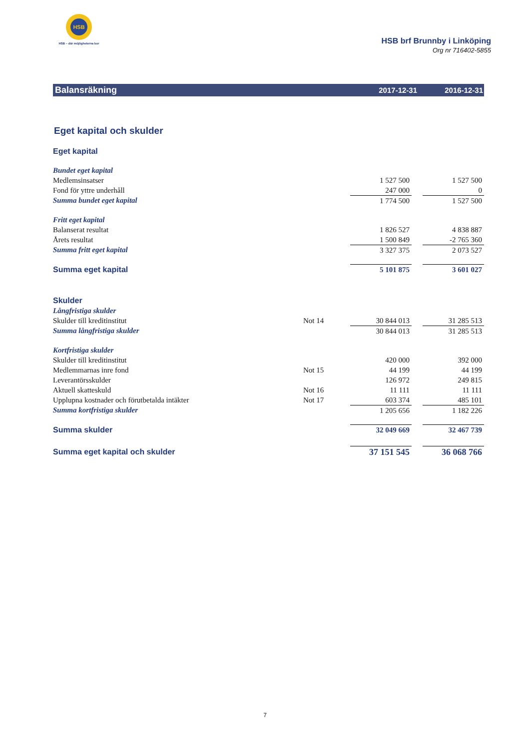HSB
HSB – där möjligheterna bor
HSB brf Brunnby i Linköping
Org nr 716402-5855
Balansräkning
2017-12-31 2016-12-31
Eget kapital och skulder
| Eget kapital | | | | |
| Bundet eget kapital | | | | |
| Medlemsinsatser | | 1 527 500 | | 1 527 500 |
| Fond för yttre underhåll | | 247 000 | | 0 |
| Summa bundet eget kapital | | 1 774 500 | | 1 527 500 |
| Fritt eget kapital | | | | |
| Balanserat resultat | | 1 826 527 | | 4 838 887 |
| Årets resultat | | 1 500 849 | | -2 765 360 |
| Summa fritt eget kapital | | 3 327 375 | | 2 073 527 |
| Summa eget kapital | | 5 101 875 | | 3 601 027 |
| Skulder | | | | |
| Långfristiga skulder | | | | |
| Skulder till kreditinstitut | Not 14 | 30 844 013 | | 31 285 513 |
| Summa långfristiga skulder | | 30 844 013 | | 31 285 513 |
| Kortfristiga skulder | | | | |
| Skulder till kreditinstitut | | 420 000 | | 392 000 |
| Medlemmarnas inre fond | Not 15 | 44 199 | | 44 199 |
| Leverantörsskulder | | 126 972 | | 249 815 |
| Aktuell skatteskuld | Not 16 | 11 111 | | 11 111 |
| Upplupna kostnader och förutbetalda intäkter | Not 17 | 603 374 | | 485 101 |
| Summa kortfristiga skulder | | 1 205 656 | | 1 182 226 |
| Summa skulder | | 32 049 669 | | 32 467 739 |
| Summa eget kapital och skulder | | 37 151 545 | | 36 068 766 |
7